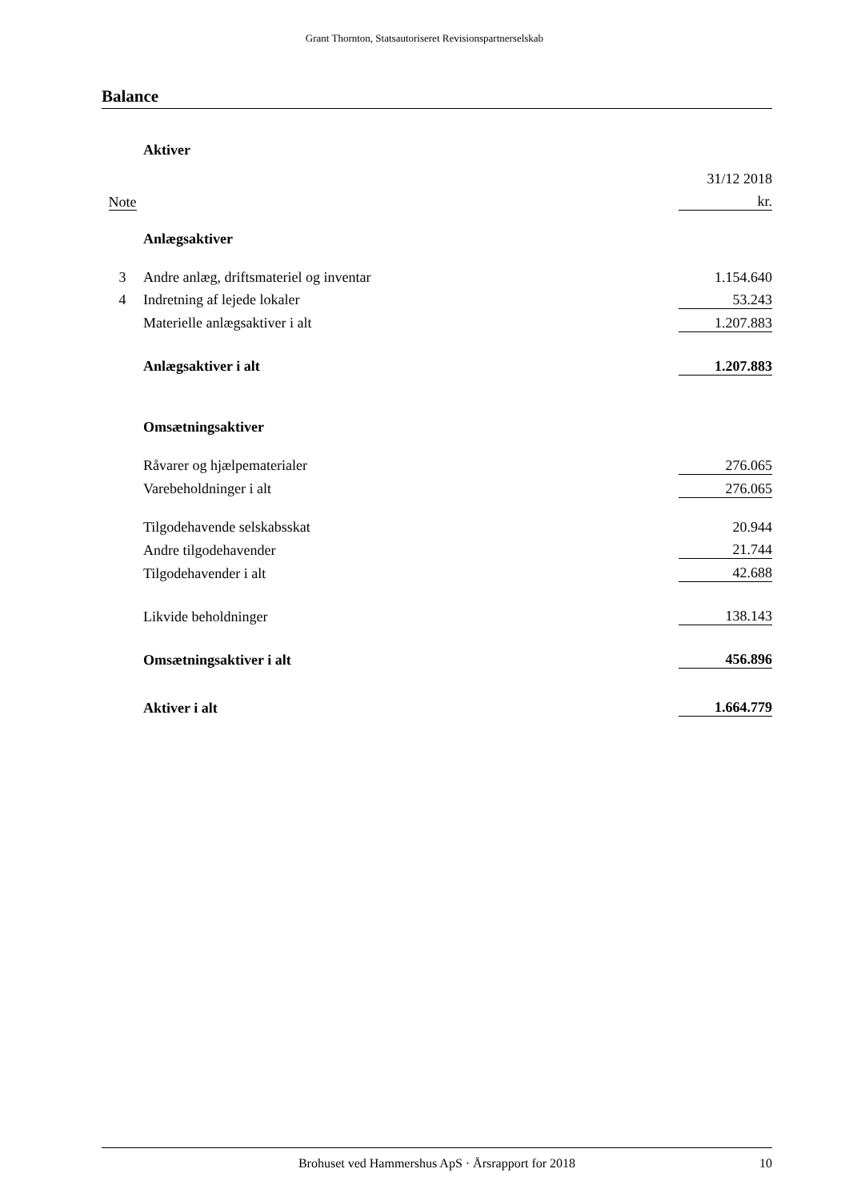Grant Thornton, Statsautoriseret Revisionspartnerselskab
Balance
| | Aktiver | |
| | | 31/12 2018 |
| Note | | kr. |
| | Anlægsaktiver | |
| 3 | Andre anlæg, driftsmateriel og inventar | 1.154.640 |
| 4 | Indretning af lejede lokaler | 53.243 |
| | Materielle anlægsaktiver i alt | 1.207.883 |
| | Anlægsaktiver i alt | 1.207.883 |
| | Omsætningsaktiver | |
| | Råvarer og hjælpematerialer | 276.065 |
| | Varebeholdninger i alt | 276.065 |
| | Tilgodehavende selskabsskat | 20.944 |
| | Andre tilgodehavender | 21.744 |
| | Tilgodehavender i alt | 42.688 |
| | Likvide beholdninger | 138.143 |
| | Omsætningsaktiver i alt | 456.896 |
| | Aktiver i alt | 1.664.779 |
Brohuset ved Hammershus ApS · Årsrapport for 2018 10